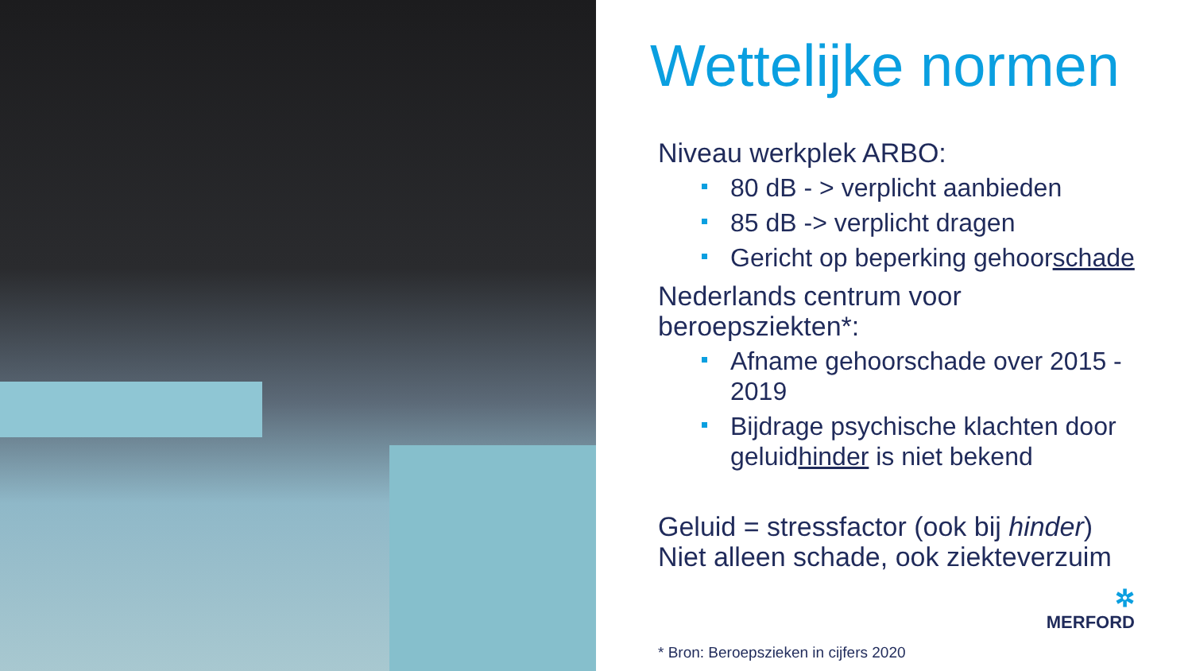Wettelijke normen
Niveau werkplek ARBO:
80 dB - > verplicht aanbieden
85 dB -> verplicht dragen
Gericht op beperking gehoorschade
Nederlands centrum voor beroepsziekten*:
Afname gehoorschade over 2015 - 2019
Bijdrage psychische klachten door geluidhinder is niet bekend
Geluid = stressfactor (ook bij hinder)
Niet alleen schade, ook ziekteverzuim
✲
MERFORD
* Bron: Beroepszieken in cijfers 2020